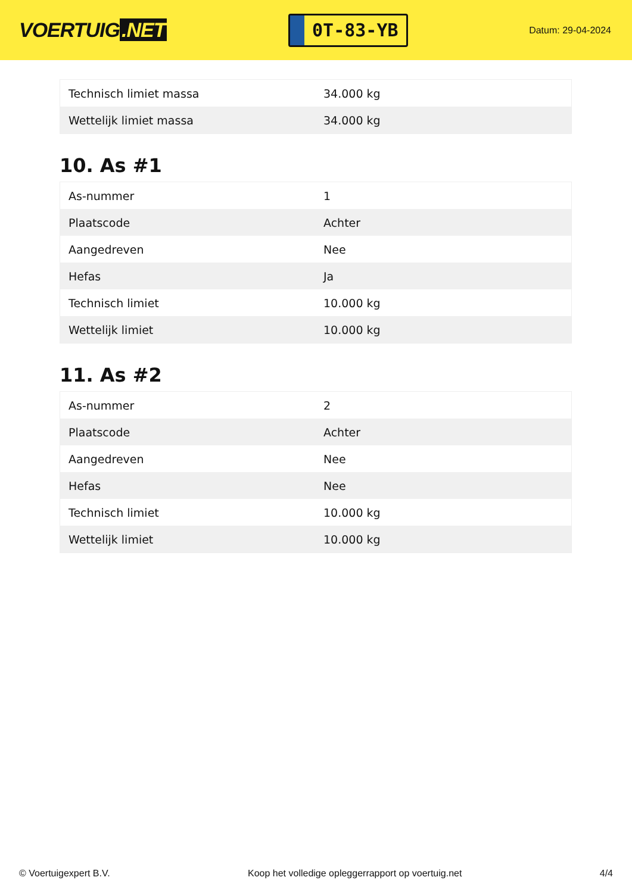VOERTUIG.NET
0T-83-YB
Datum: 29-04-2024
| Technisch limiet massa | 34.000 kg |
| Wettelijk limiet massa | 34.000 kg |
10. As #1
| As-nummer | 1 |
| Plaatscode | Achter |
| Aangedreven | Nee |
| Hefas | Ja |
| Technisch limiet | 10.000 kg |
| Wettelijk limiet | 10.000 kg |
11. As #2
| As-nummer | 2 |
| Plaatscode | Achter |
| Aangedreven | Nee |
| Hefas | Nee |
| Technisch limiet | 10.000 kg |
| Wettelijk limiet | 10.000 kg |
© Voertuigexpert B.V. Koop het volledige opleggerrapport op voertuig.net 4/4